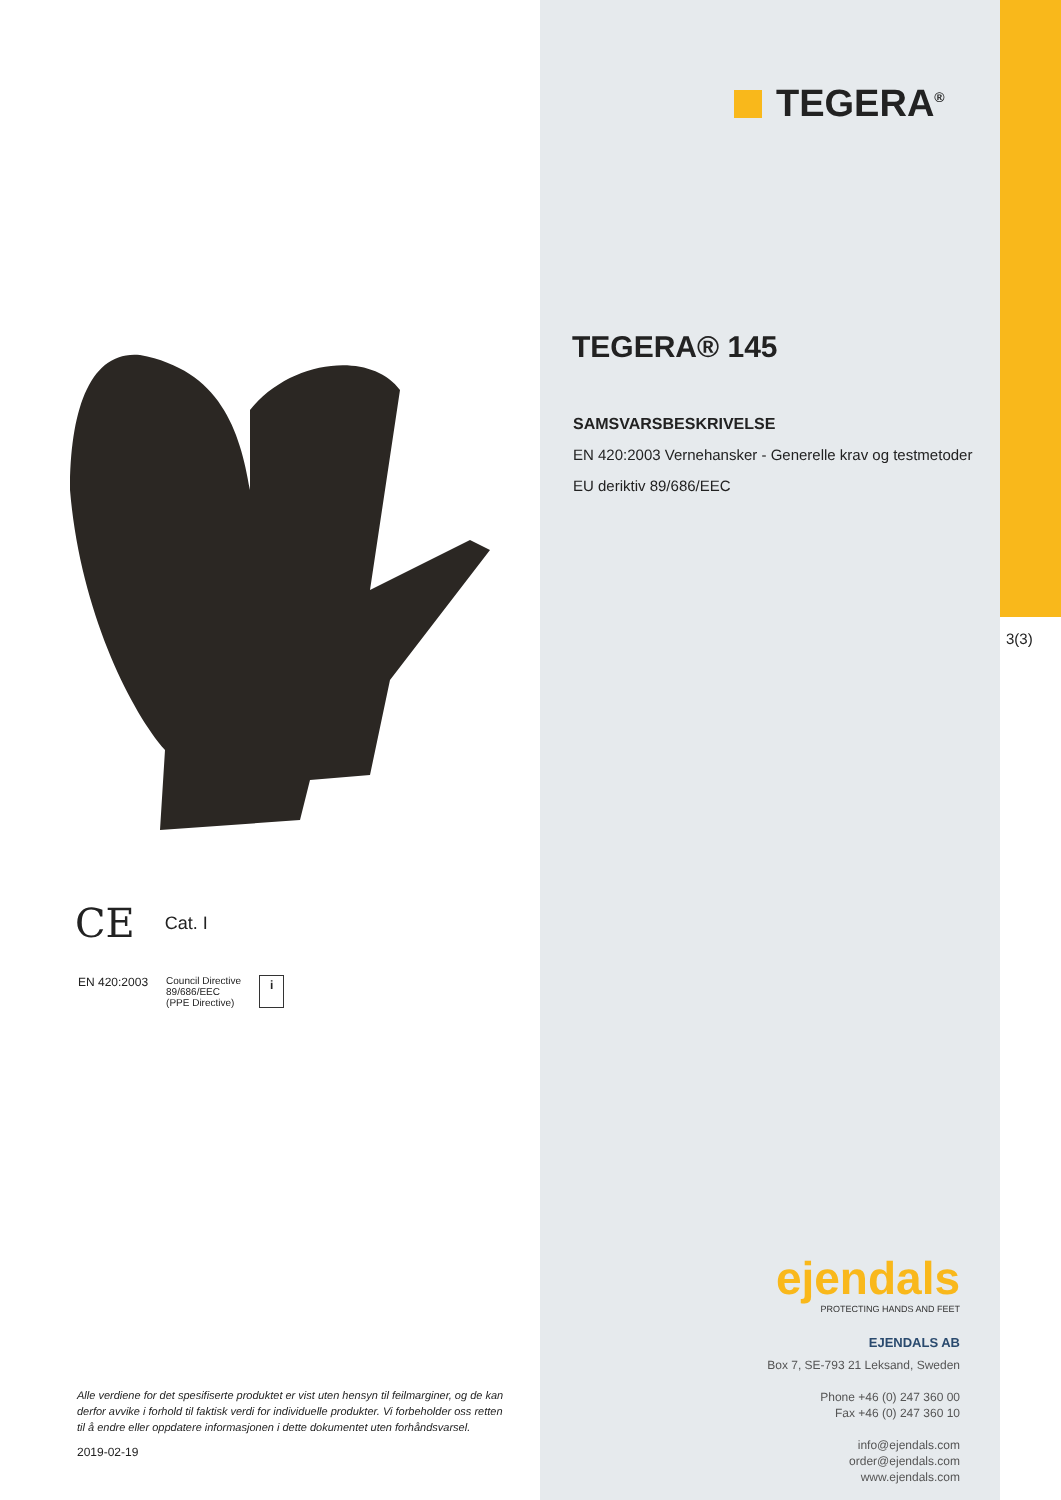CE Cat. I
EN 420:2003 Council Directive
89/686/EEC
(PPE Directive) i
Alle verdiene for det spesifiserte produktet er vist uten hensyn til feilmarginer, og de kan derfor avvike i forhold til faktisk verdi for individuelle produkter. Vi forbeholder oss retten til å endre eller oppdatere informasjonen i dette dokumentet uten forhåndsvarsel.
2019-02-19
3(3)
TEGERA<sup>®</sup>
TEGERA® 145
SAMSVARSBESKRIVELSE
EN 420:2003 Vernehansker - Generelle krav og testmetoder
EU deriktiv 89/686/EEC
ejendals
PROTECTING HANDS AND FEET
EJENDALS AB
Box 7, SE-793 21 Leksand, Sweden
Phone +46 (0) 247 360 00
Fax +46 (0) 247 360 10
info@ejendals.com
order@ejendals.com
www.ejendals.com